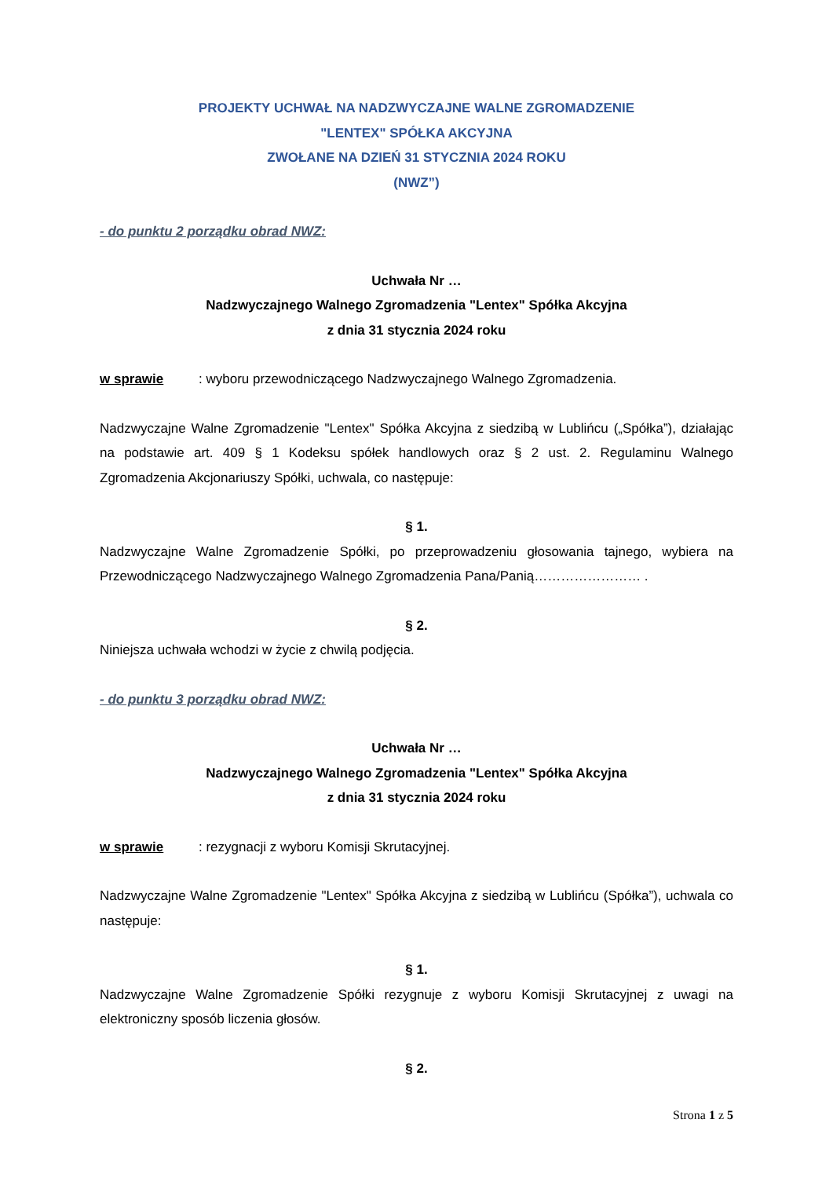PROJEKTY UCHWAŁ NA NADZWYCZAJNE WALNE ZGROMADZENIE
"LENTEX" SPÓŁKA AKCYJNA
ZWOŁANE NA DZIEŃ 31 STYCZNIA 2024 ROKU
(NWZ”)
- do punktu 2 porządku obrad NWZ:
Uchwała Nr …
Nadzwyczajnego Walnego Zgromadzenia "Lentex" Spółka Akcyjna
z dnia 31 stycznia 2024 roku
w sprawie: wyboru przewodniczącego Nadzwyczajnego Walnego Zgromadzenia.
Nadzwyczajne Walne Zgromadzenie "Lentex" Spółka Akcyjna z siedzibą w Lublińcu („Spółka”), działając na podstawie art. 409 § 1 Kodeksu spółek handlowych oraz § 2 ust. 2. Regulaminu Walnego Zgromadzenia Akcjonariuszy Spółki, uchwala, co następuje:
§ 1.
Nadzwyczajne Walne Zgromadzenie Spółki, po przeprowadzeniu głosowania tajnego, wybiera na Przewodniczącego Nadzwyczajnego Walnego Zgromadzenia Pana/Panią…………………… .
§ 2.
Niniejsza uchwała wchodzi w życie z chwilą podjęcia.
- do punktu 3 porządku obrad NWZ:
Uchwała Nr …
Nadzwyczajnego Walnego Zgromadzenia "Lentex" Spółka Akcyjna
z dnia 31 stycznia 2024 roku
w sprawie: rezygnacji z wyboru Komisji Skrutacyjnej.
Nadzwyczajne Walne Zgromadzenie "Lentex" Spółka Akcyjna z siedzibą w Lublińcu (Spółka”), uchwala co następuje:
§ 1.
Nadzwyczajne Walne Zgromadzenie Spółki rezygnuje z wyboru Komisji Skrutacyjnej z uwagi na elektroniczny sposób liczenia głosów.
§ 2.
Strona 1 z 5